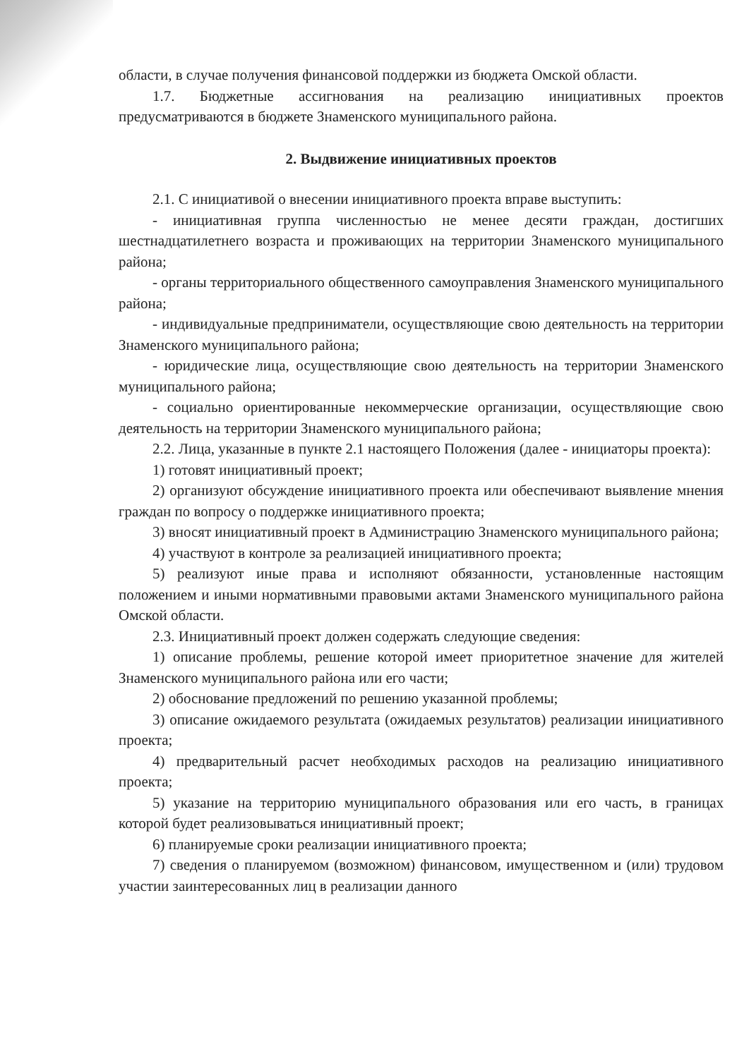области, в случае получения финансовой поддержки из бюджета Омской области.
1.7. Бюджетные ассигнования на реализацию инициативных проектов предусматриваются в бюджете Знаменского муниципального района.
2. Выдвижение инициативных проектов
2.1. С инициативой о внесении инициативного проекта вправе выступить:
- инициативная группа численностью не менее десяти граждан, достигших шестнадцатилетнего возраста и проживающих на территории Знаменского муниципального района;
- органы территориального общественного самоуправления Знаменского муниципального района;
- индивидуальные предприниматели, осуществляющие свою деятельность на территории Знаменского муниципального района;
- юридические лица, осуществляющие свою деятельность на территории Знаменского муниципального района;
- социально ориентированные некоммерческие организации, осуществляющие свою деятельность на территории Знаменского муниципального района;
2.2. Лица, указанные в пункте 2.1 настоящего Положения (далее - инициаторы проекта):
1) готовят инициативный проект;
2) организуют обсуждение инициативного проекта или обеспечивают выявление мнения граждан по вопросу о поддержке инициативного проекта;
3) вносят инициативный проект в Администрацию Знаменского муниципального района;
4) участвуют в контроле за реализацией инициативного проекта;
5) реализуют иные права и исполняют обязанности, установленные настоящим положением и иными нормативными правовыми актами Знаменского муниципального района Омской области.
2.3. Инициативный проект должен содержать следующие сведения:
1) описание проблемы, решение которой имеет приоритетное значение для жителей Знаменского муниципального района или его части;
2) обоснование предложений по решению указанной проблемы;
3) описание ожидаемого результата (ожидаемых результатов) реализации инициативного проекта;
4) предварительный расчет необходимых расходов на реализацию инициативного проекта;
5) указание на территорию муниципального образования или его часть, в границах которой будет реализовываться инициативный проект;
6) планируемые сроки реализации инициативного проекта;
7) сведения о планируемом (возможном) финансовом, имущественном и (или) трудовом участии заинтересованных лиц в реализации данного